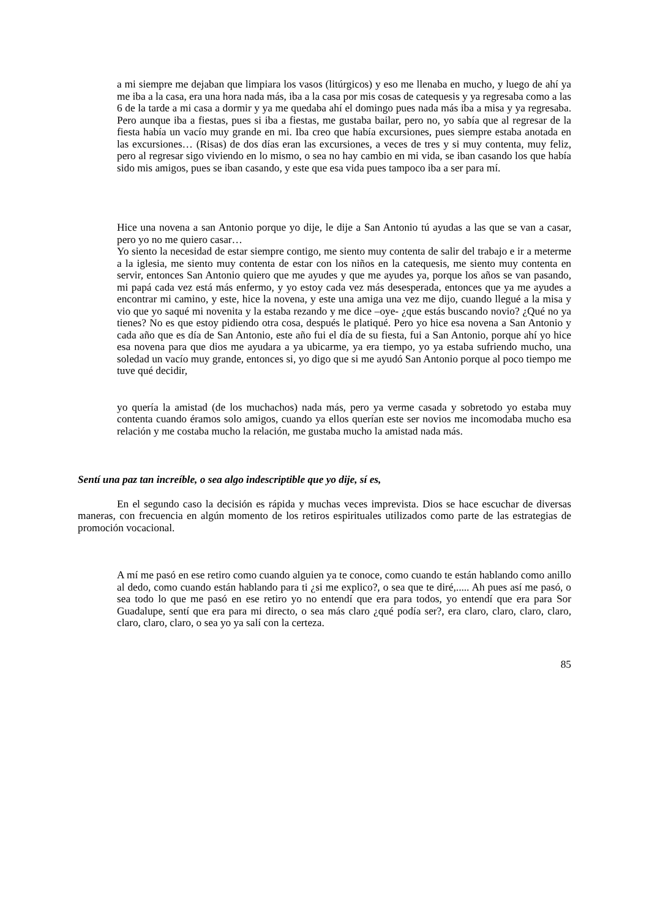a mi siempre me dejaban que limpiara los vasos (litúrgicos) y eso me llenaba en mucho, y luego de ahí ya me iba a la casa, era una hora nada más, iba a la casa por mis cosas de catequesis y ya regresaba como a las 6 de la tarde a mi casa a dormir y ya me quedaba ahí el domingo pues nada más iba a misa y ya regresaba. Pero aunque iba a fiestas, pues si iba a fiestas, me gustaba bailar, pero no, yo sabía que al regresar de la fiesta había un vacío muy grande en mi. Iba creo que había excursiones, pues siempre estaba anotada en las excursiones… (Risas) de dos días eran las excursiones, a veces de tres y si muy contenta, muy feliz, pero al regresar sigo viviendo en lo mismo, o sea no hay cambio en mi vida, se iban casando los que había sido mis amigos, pues se iban casando, y este que esa vida pues tampoco iba a ser para mí.
Hice una novena a san Antonio porque yo dije, le dije a San Antonio tú ayudas a las que se van a casar, pero yo no me quiero casar…
Yo siento la necesidad de estar siempre contigo, me siento muy contenta de salir del trabajo e ir a meterme a la iglesia, me siento muy contenta de estar con los niños en la catequesis, me siento muy contenta en servir, entonces San Antonio quiero que me ayudes y que me ayudes ya, porque los años se van pasando, mi papá cada vez está más enfermo, y yo estoy cada vez más desesperada, entonces que ya me ayudes a encontrar mi camino, y este, hice la novena, y este una amiga una vez me dijo, cuando llegué a la misa y vio que yo saqué mi novenita y la estaba rezando y me dice –oye- ¿que estás buscando novio? ¿Qué no ya tienes? No es que estoy pidiendo otra cosa, después le platiqué. Pero yo hice esa novena a San Antonio y cada año que es día de San Antonio, este año fui el día de su fiesta, fui a San Antonio, porque ahí yo hice esa novena para que dios me ayudara a ya ubicarme, ya era tiempo, yo ya estaba sufriendo mucho, una soledad un vacío muy grande, entonces si, yo digo que si me ayudó San Antonio porque al poco tiempo me tuve qué decidir,
yo quería la amistad (de los muchachos) nada más, pero ya verme casada y sobretodo yo estaba muy contenta cuando éramos solo amigos, cuando ya ellos querían este ser novios me incomodaba mucho esa relación y me costaba mucho la relación, me gustaba mucho la amistad nada más.
Sentí una paz tan increíble, o sea algo indescriptible que yo dije, sí es,
En el segundo caso la decisión es rápida y muchas veces imprevista. Dios se hace escuchar de diversas maneras, con frecuencia en algún momento de los retiros espirituales utilizados como parte de las estrategias de promoción vocacional.
A mí me pasó en ese retiro como cuando alguien ya te conoce, como cuando te están hablando como anillo al dedo, como cuando están hablando para ti ¿si me explico?, o sea que te diré,..... Ah pues así me pasó, o sea todo lo que me pasó en ese retiro yo no entendí que era para todos, yo entendí que era para Sor Guadalupe, sentí que era para mi directo, o sea más claro ¿qué podía ser?, era claro, claro, claro, claro, claro, claro, claro, o sea yo ya salí con la certeza.
85